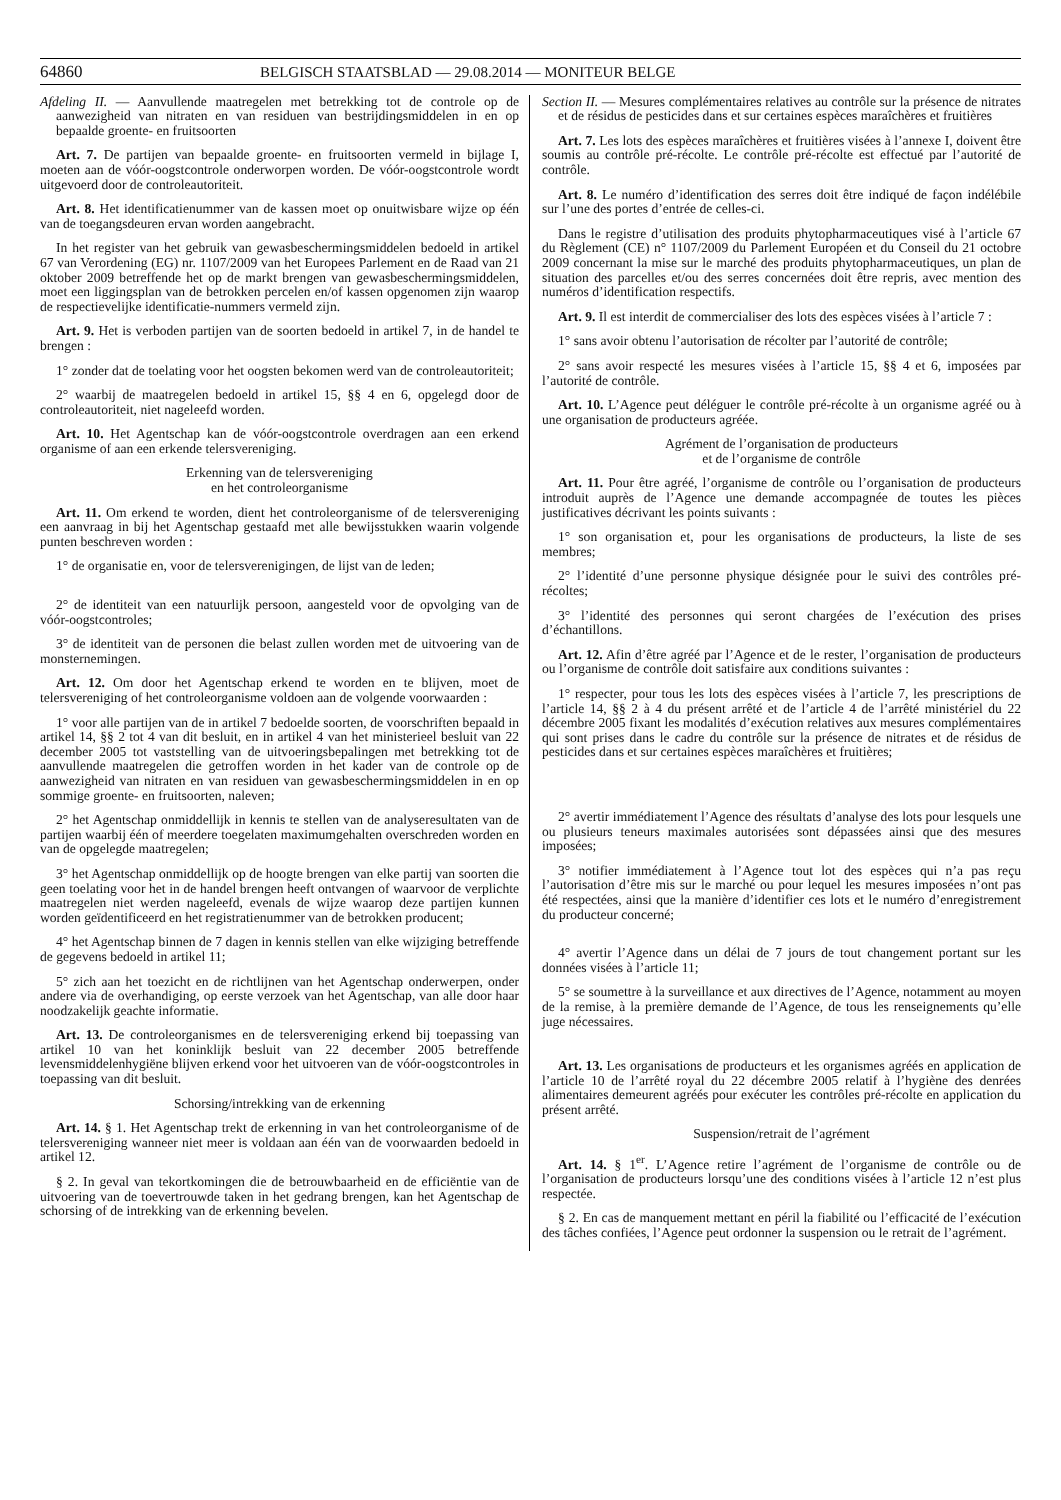64860 BELGISCH STAATSBLAD — 29.08.2014 — MONITEUR BELGE
Afdeling II. — Aanvullende maatregelen met betrekking tot de controle op de aanwezigheid van nitraten en van residuen van bestrijdingsmiddelen in en op bepaalde groente- en fruitsoorten
Art. 7. De partijen van bepaalde groente- en fruitsoorten vermeld in bijlage I, moeten aan de vóór-oogstcontrole onderworpen worden. De vóór-oogstcontrole wordt uitgevoerd door de controleautoriteit.
Art. 8. Het identificatienummer van de kassen moet op onuitwisbare wijze op één van de toegangsdeuren ervan worden aangebracht.
In het register van het gebruik van gewasbeschermingsmiddelen bedoeld in artikel 67 van Verordening (EG) nr. 1107/2009 van het Europees Parlement en de Raad van 21 oktober 2009 betreffende het op de markt brengen van gewasbeschermingsmiddelen, moet een liggingsplan van de betrokken percelen en/of kassen opgenomen zijn waarop de respectievelijke identificatie-nummers vermeld zijn.
Art. 9. Het is verboden partijen van de soorten bedoeld in artikel 7, in de handel te brengen :
1° zonder dat de toelating voor het oogsten bekomen werd van de controleautoriteit;
2° waarbij de maatregelen bedoeld in artikel 15, §§ 4 en 6, opgelegd door de controleautoriteit, niet nageleefd worden.
Art. 10. Het Agentschap kan de vóór-oogstcontrole overdragen aan een erkend organisme of aan een erkende telersvereniging.
Erkenning van de telersvereniging
en het controleorganisme
Art. 11. Om erkend te worden, dient het controleorganisme of de telersvereniging een aanvraag in bij het Agentschap gestaafd met alle bewijsstukken waarin volgende punten beschreven worden :
1° de organisatie en, voor de telersverenigingen, de lijst van de leden;
2° de identiteit van een natuurlijk persoon, aangesteld voor de opvolging van de vóór-oogstcontroles;
3° de identiteit van de personen die belast zullen worden met de uitvoering van de monsternemingen.
Art. 12. Om door het Agentschap erkend te worden en te blijven, moet de telersvereniging of het controleorganisme voldoen aan de volgende voorwaarden :
1° voor alle partijen van de in artikel 7 bedoelde soorten, de voorschriften bepaald in artikel 14, §§ 2 tot 4 van dit besluit, en in artikel 4 van het ministerieel besluit van 22 december 2005 tot vaststelling van de uitvoeringsbepalingen met betrekking tot de aanvullende maatregelen die getroffen worden in het kader van de controle op de aanwezigheid van nitraten en van residuen van gewasbeschermingsmiddelen in en op sommige groente- en fruitsoorten, naleven;
2° het Agentschap onmiddellijk in kennis te stellen van de analyseresultaten van de partijen waarbij één of meerdere toegelaten maximumgehalten overschreden worden en van de opgelegde maatregelen;
3° het Agentschap onmiddellijk op de hoogte brengen van elke partij van soorten die geen toelating voor het in de handel brengen heeft ontvangen of waarvoor de verplichte maatregelen niet werden nageleefd, evenals de wijze waarop deze partijen kunnen worden geïdentificeerd en het registratienummer van de betrokken producent;
4° het Agentschap binnen de 7 dagen in kennis stellen van elke wijziging betreffende de gegevens bedoeld in artikel 11;
5° zich aan het toezicht en de richtlijnen van het Agentschap onderwerpen, onder andere via de overhandiging, op eerste verzoek van het Agentschap, van alle door haar noodzakelijk geachte informatie.
Art. 13. De controleorganismes en de telersvereniging erkend bij toepassing van artikel 10 van het koninklijk besluit van 22 december 2005 betreffende levensmiddelenhygiëne blijven erkend voor het uitvoeren van de vóór-oogstcontroles in toepassing van dit besluit.
Schorsing/intrekking van de erkenning
Art. 14. § 1. Het Agentschap trekt de erkenning in van het controleorganisme of de telersvereniging wanneer niet meer is voldaan aan één van de voorwaarden bedoeld in artikel 12.
§ 2. In geval van tekortkomingen die de betrouwbaarheid en de efficiëntie van de uitvoering van de toevertrouwde taken in het gedrang brengen, kan het Agentschap de schorsing of de intrekking van de erkenning bevelen.
Section II. — Mesures complémentaires relatives au contrôle sur la présence de nitrates et de résidus de pesticides dans et sur certaines espèces maraîchères et fruitières
Art. 7. Les lots des espèces maraîchères et fruitières visées à l’annexe I, doivent être soumis au contrôle pré-récolte. Le contrôle pré-récolte est effectué par l’autorité de contrôle.
Art. 8. Le numéro d’identification des serres doit être indiqué de façon indélébile sur l’une des portes d’entrée de celles-ci.
Dans le registre d’utilisation des produits phytopharmaceutiques visé à l’article 67 du Règlement (CE) n° 1107/2009 du Parlement Européen et du Conseil du 21 octobre 2009 concernant la mise sur le marché des produits phytopharmaceutiques, un plan de situation des parcelles et/ou des serres concernées doit être repris, avec mention des numéros d’identification respectifs.
Art. 9. Il est interdit de commercialiser des lots des espèces visées à l’article 7 :
1° sans avoir obtenu l’autorisation de récolter par l’autorité de contrôle;
2° sans avoir respecté les mesures visées à l’article 15, §§ 4 et 6, imposées par l’autorité de contrôle.
Art. 10. L’Agence peut déléguer le contrôle pré-récolte à un organisme agréé ou à une organisation de producteurs agréée.
Agrément de l’organisation de producteurs
et de l’organisme de contrôle
Art. 11. Pour être agréé, l’organisme de contrôle ou l’organisation de producteurs introduit auprès de l’Agence une demande accompagnée de toutes les pièces justificatives décrivant les points suivants :
1° son organisation et, pour les organisations de producteurs, la liste de ses membres;
2° l’identité d’une personne physique désignée pour le suivi des contrôles pré-récoltes;
3° l’identité des personnes qui seront chargées de l’exécution des prises d’échantillons.
Art. 12. Afin d’être agréé par l’Agence et de le rester, l’organisation de producteurs ou l’organisme de contrôle doit satisfaire aux conditions suivantes :
1° respecter, pour tous les lots des espèces visées à l’article 7, les prescriptions de l’article 14, §§ 2 à 4 du présent arrêté et de l’article 4 de l’arrêté ministériel du 22 décembre 2005 fixant les modalités d’exécution relatives aux mesures complémentaires qui sont prises dans le cadre du contrôle sur la présence de nitrates et de résidus de pesticides dans et sur certaines espèces maraîchères et fruitières;
2° avertir immédiatement l’Agence des résultats d’analyse des lots pour lesquels une ou plusieurs teneurs maximales autorisées sont dépassées ainsi que des mesures imposées;
3° notifier immédiatement à l’Agence tout lot des espèces qui n’a pas reçu l’autorisation d’être mis sur le marché ou pour lequel les mesures imposées n’ont pas été respectées, ainsi que la manière d’identifier ces lots et le numéro d’enregistrement du producteur concerné;
4° avertir l’Agence dans un délai de 7 jours de tout changement portant sur les données visées à l’article 11;
5° se soumettre à la surveillance et aux directives de l’Agence, notamment au moyen de la remise, à la première demande de l’Agence, de tous les renseignements qu’elle juge nécessaires.
Art. 13. Les organisations de producteurs et les organismes agréés en application de l’article 10 de l’arrêté royal du 22 décembre 2005 relatif à l’hygiène des denrées alimentaires demeurent agréés pour exécuter les contrôles pré-récolte en application du présent arrêté.
Suspension/retrait de l’agrément
Art. 14. § 1<sup>er</sup>. L’Agence retire l’agrément de l’organisme de contrôle ou de l’organisation de producteurs lorsqu’une des conditions visées à l’article 12 n’est plus respectée.
§ 2. En cas de manquement mettant en péril la fiabilité ou l’efficacité de l’exécution des tâches confiées, l’Agence peut ordonner la suspension ou le retrait de l’agrément.